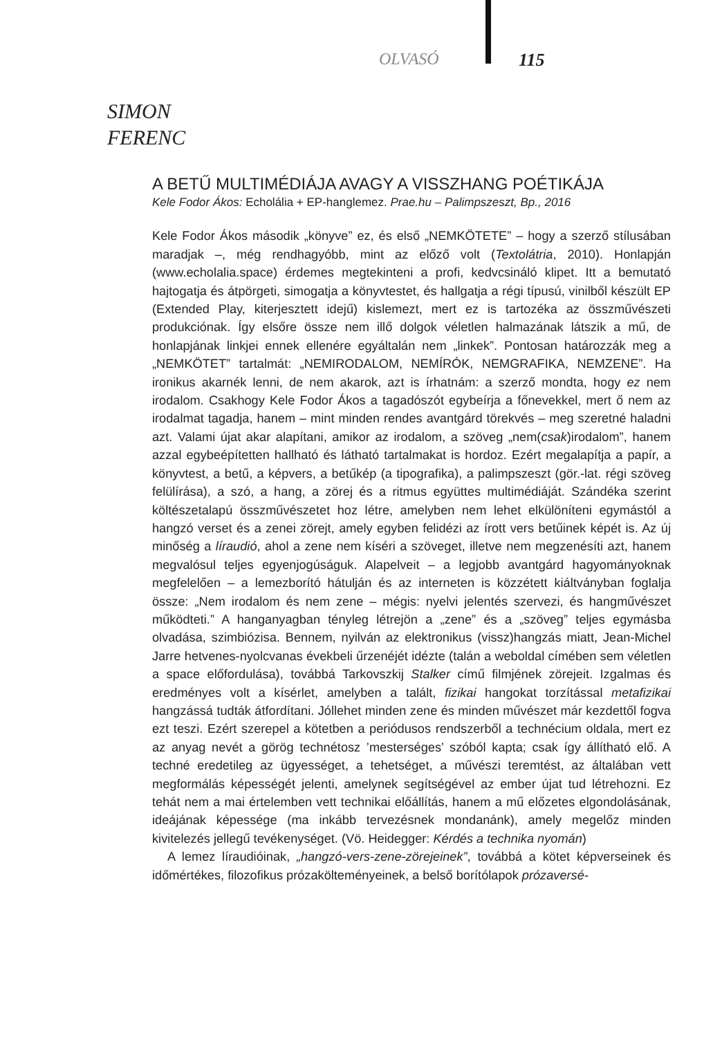OLVASÓ 115
SIMON
FERENC
A BETŰ MULTIMÉDIÁJA AVAGY A VISSZHANG POÉTIKÁJA
Kele Fodor Ákos: Echolália + EP-hanglemez. Prae.hu – Palimpszeszt, Bp., 2016
Kele Fodor Ákos második „könyve” ez, és első „NEMKÖTETE” – hogy a szerző stílusában maradjak –, még rendhagyóbb, mint az előző volt (Textolátria, 2010). Honlapján (www.echolalia.space) érdemes megtekinteni a profi, kedvcsináló klipet. Itt a bemutató hajtogatja és átpörgeti, simogatja a könyvtestet, és hallgatja a régi típusú, vinilből készült EP (Extended Play, kiterjesztett idejű) kislemezt, mert ez is tartozéka az összművészeti produkciónak. Így elsőre össze nem illő dolgok véletlen halmazának látszik a mű, de honlapjának linkjei ennek ellenére egyáltalán nem „linkek”. Pontosan határozzák meg a „NEMKÖTET” tartalmát: „NEMIRODALOM, NEMÍRÓK, NEMGRAFIKA, NEMZENE”. Ha ironikus akarnék lenni, de nem akarok, azt is írhatnám: a szerző mondta, hogy ez nem irodalom. Csakhogy Kele Fodor Ákos a tagadószót egybeírja a főnevekkel, mert ő nem az irodalmat tagadja, hanem – mint minden rendes avantgárd törekvés – meg szeretné haladni azt. Valami újat akar alapítani, amikor az irodalom, a szöveg „nem(csak)irodalom”, hanem azzal egybeépítetten hallható és látható tartalmakat is hordoz. Ezért megalapítja a papír, a könyvtest, a betű, a képvers, a betűkép (a tipografika), a palimpszeszt (gör.-lat. régi szöveg felülírása), a szó, a hang, a zörej és a ritmus együttes multimédiáját. Szándéka szerint költészetalapú összművészetet hoz létre, amelyben nem lehet elkülöníteni egymástól a hangzó verset és a zenei zörejt, amely egyben felidézi az írott vers betűinek képét is. Az új minőség a líraudió, ahol a zene nem kíséri a szöveget, illetve nem megzenésíti azt, hanem megvalósul teljes egyenjogúságuk. Alapelveit – a legjobb avantgárd hagyományoknak megfelelően – a lemezborító hátulján és az interneten is közzétett kiáltványban foglalja össze: „Nem irodalom és nem zene – mégis: nyelvi jelentés szervezi, és hangművészet működteti.” A hanganyagban tényleg létrejön a „zene” és a „szöveg” teljes egymásba olvadása, szimbiózisa. Bennem, nyilván az elektronikus (vissz)hangzás miatt, Jean-Michel Jarre hetvenes-nyolcvanas évekbeli űrzenéjét idézte (talán a weboldal címében sem véletlen a space előfordulása), továbbá Tarkovszkij Stalker című filmjének zörejeit. Izgalmas és eredményes volt a kísérlet, amelyben a talált, fizikai hangokat torzítással metafizikai hangzássá tudták átfordítani. Jóllehet minden zene és minden művészet már kezdettől fogva ezt teszi. Ezért szerepel a kötetben a periódusos rendszerből a technécium oldala, mert ez az anyag nevét a görög technétosz ’mesterséges’ szóból kapta; csak így állítható elő. A techné eredetileg az ügyességet, a tehetséget, a művészi teremtést, az általában vett megformálás képességét jelenti, amelynek segítségével az ember újat tud létrehozni. Ez tehát nem a mai értelemben vett technikai előállítás, hanem a mű előzetes elgondolásának, ideájának képessége (ma inkább tervezésnek mondanánk), amely megelőz minden kivitelezés jellegű tevékenységet. (Vö. Heidegger: Kérdés a technika nyomán)
A lemez líraudióinak, „hangzó-vers-zene-zörejeinek”, továbbá a kötet képverseinek és időmértékes, filozofikus prózakölteményeinek, a belső borítólapok prózaversé-